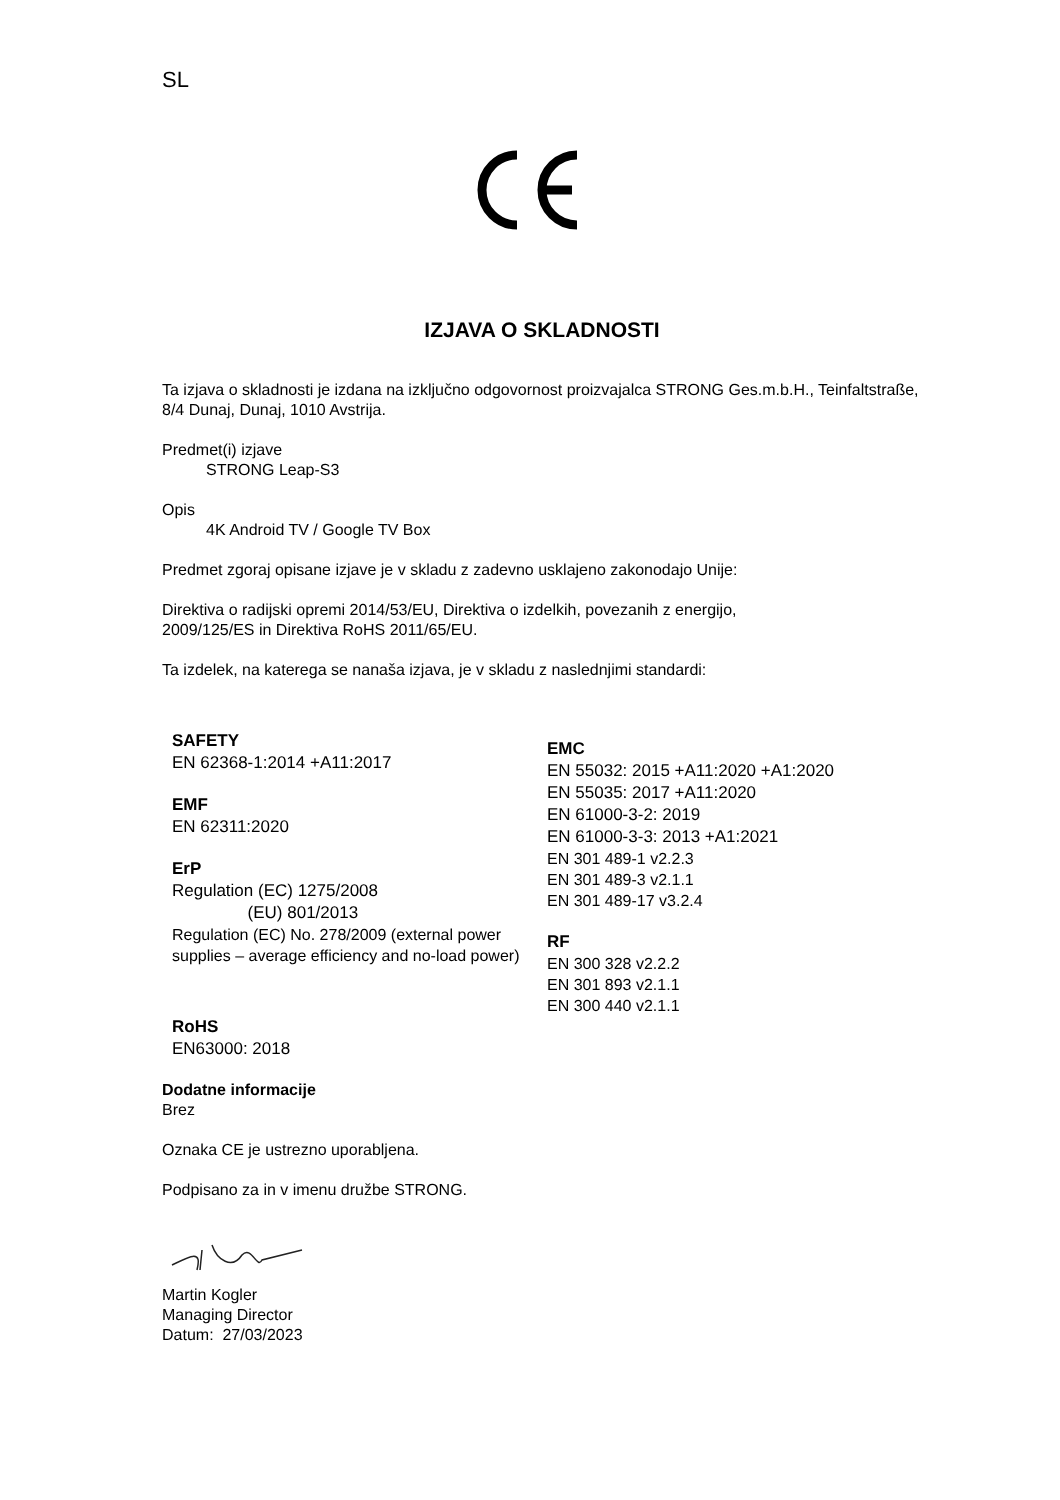SL
IZJAVA O SKLADNOSTI
Ta izjava o skladnosti je izdana na izključno odgovornost proizvajalca STRONG Ges.m.b.H., Teinfaltstraße, 8/4 Dunaj, Dunaj, 1010 Avstrija.
Predmet(i) izjave
STRONG Leap-S3
Opis
4K Android TV / Google TV Box
Predmet zgoraj opisane izjave je v skladu z zadevno usklajeno zakonodajo Unije:
Direktiva o radijski opremi 2014/53/EU, Direktiva o izdelkih, povezanih z energijo,
2009/125/ES in Direktiva RoHS 2011/65/EU.
Ta izdelek, na katerega se nanaša izjava, je v skladu z naslednjimi standardi:
SAFETY
EN 62368-1:2014 +A11:2017
EMF
EN 62311:2020
ErP
Regulation (EC) 1275/2008
(EU) 801/2013
Regulation (EC) No. 278/2009 (external power supplies – average efficiency and no-load power)
RoHS
EN63000: 2018
EMC
EN 55032: 2015 +A11:2020 +A1:2020
EN 55035: 2017 +A11:2020
EN 61000-3-2: 2019
EN 61000-3-3: 2013 +A1:2021
EN 301 489-1 v2.2.3
EN 301 489-3 v2.1.1
EN 301 489-17 v3.2.4
RF
EN 300 328 v2.2.2
EN 301 893 v2.1.1
EN 300 440 v2.1.1
Dodatne informacije
Brez
Oznaka CE je ustrezno uporabljena.
Podpisano za in v imenu družbe STRONG.
Martin Kogler
Managing Director
Datum: 27/03/2023